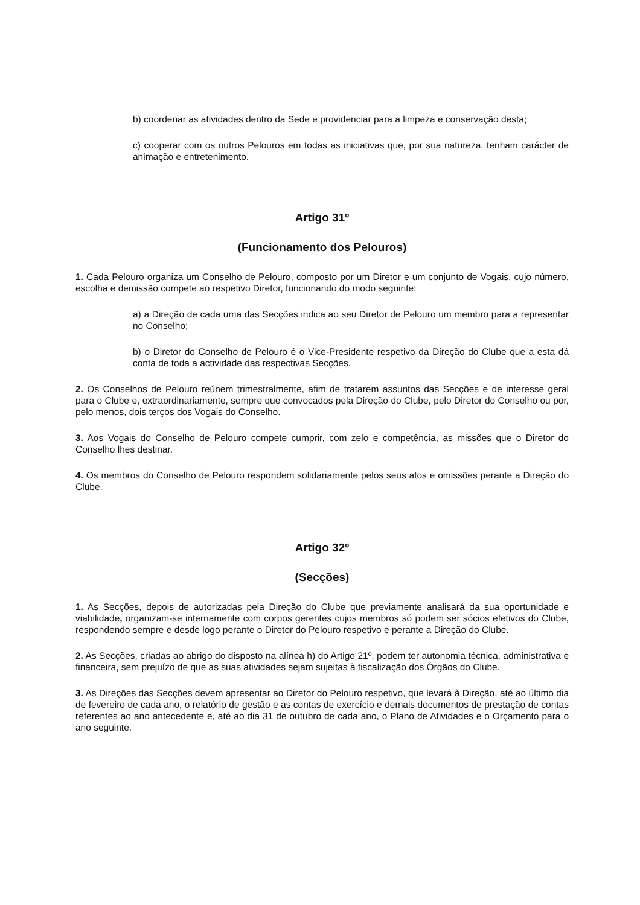b) coordenar as atividades dentro da Sede e providenciar para a limpeza e conservação desta;
c) cooperar com os outros Pelouros em todas as iniciativas que, por sua natureza, tenham carácter de animação e entretenimento.
Artigo 31º
(Funcionamento dos Pelouros)
1. Cada Pelouro organiza um Conselho de Pelouro, composto por um Diretor e um conjunto de Vogais, cujo número, escolha e demissão compete ao respetivo Diretor, funcionando do modo seguinte:
a) a Direção de cada uma das Secções indica ao seu Diretor de Pelouro um membro para a representar no Conselho;
b) o Diretor do Conselho de Pelouro é o Vice-Presidente respetivo da Direção do Clube que a esta dá conta de toda a actividade das respectivas Secções.
2. Os Conselhos de Pelouro reúnem trimestralmente, afim de tratarem assuntos das Secções e de interesse geral para o Clube e, extraordinariamente, sempre que convocados pela Direção do Clube, pelo Diretor do Conselho ou por, pelo menos, dois terços dos Vogais do Conselho.
3. Aos Vogais do Conselho de Pelouro compete cumprir, com zelo e competência, as missões que o Diretor do Conselho lhes destinar.
4. Os membros do Conselho de Pelouro respondem solidariamente pelos seus atos e omissões perante a Direção do Clube.
Artigo 32º
(Secções)
1. As Secções, depois de autorizadas pela Direção do Clube que previamente analisará da sua oportunidade e viabilidade, organizam-se internamente com corpos gerentes cujos membros só podem ser sócios efetivos do Clube, respondendo sempre e desde logo perante o Diretor do Pelouro respetivo e perante a Direção do Clube.
2. As Secções, criadas ao abrigo do disposto na alínea h) do Artigo 21º, podem ter autonomia técnica, administrativa e financeira, sem prejuízo de que as suas atividades sejam sujeitas à fiscalização dos Órgãos do Clube.
3. As Direções das Secções devem apresentar ao Diretor do Pelouro respetivo, que levará à Direção, até ao último dia de fevereiro de cada ano, o relatório de gestão e as contas de exercício e demais documentos de prestação de contas referentes ao ano antecedente e, até ao dia 31 de outubro de cada ano, o Plano de Atividades e o Orçamento para o ano seguinte.